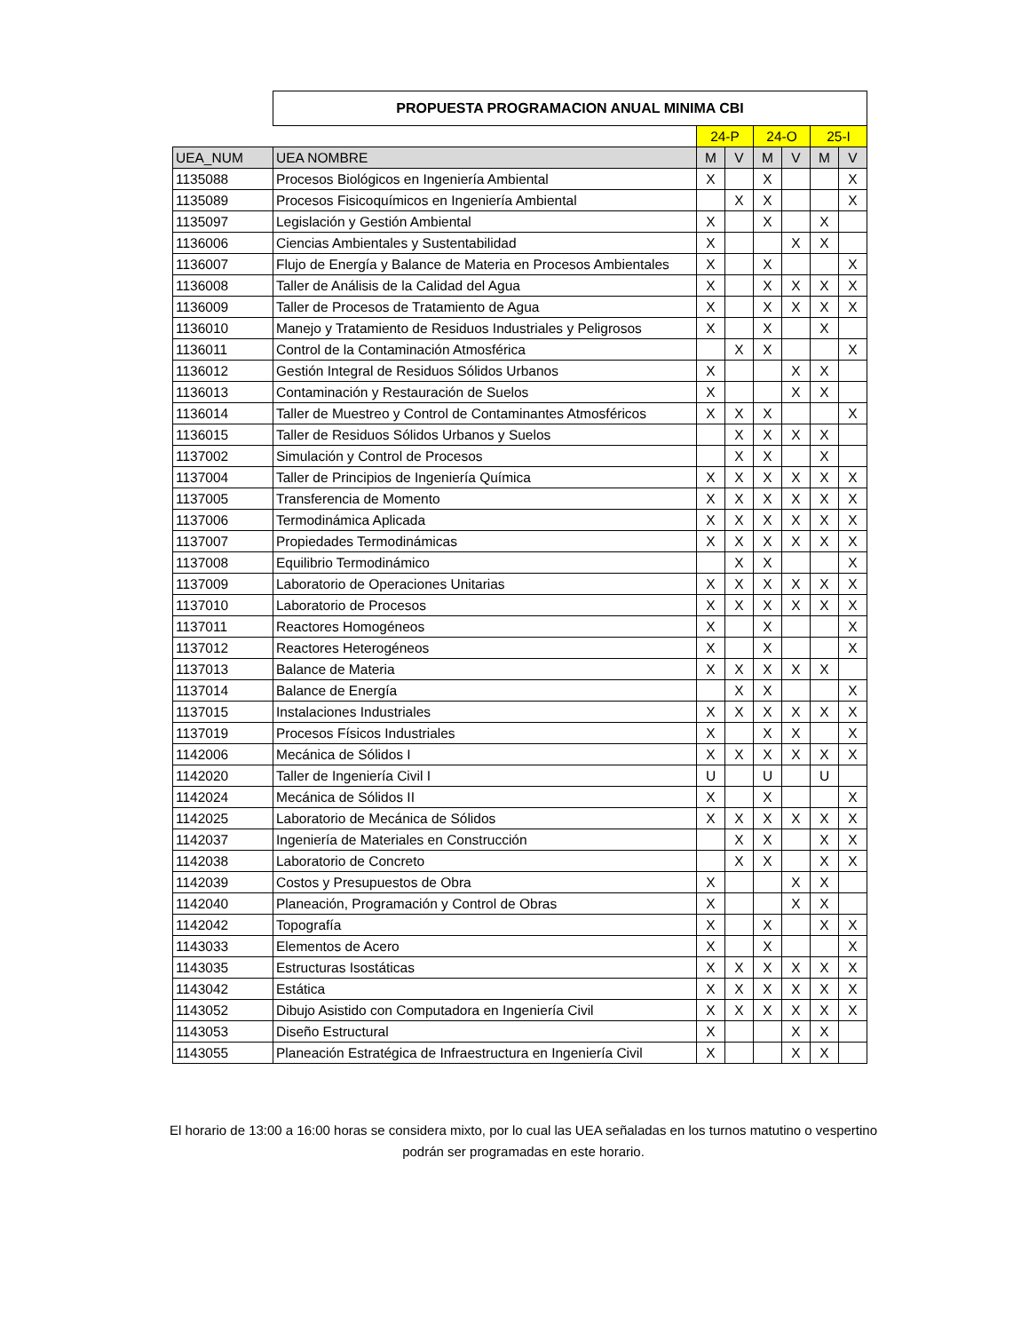| | PROPUESTA PROGRAMACION ANUAL MINIMA CBI | | | | | | |
| | | 24-P | | 24-O | | 25-I | |
| UEA_NUM | UEA NOMBRE | M | V | M | V | M | V |
| 1135088 | Procesos Biológicos en Ingeniería Ambiental | X | | X | | | X |
| 1135089 | Procesos Fisicoquímicos en Ingeniería Ambiental | | X | X | | | X |
| 1135097 | Legislación y Gestión Ambiental | X | | X | | X | |
| 1136006 | Ciencias Ambientales y Sustentabilidad | X | | | X | X | |
| 1136007 | Flujo de Energía y Balance de Materia en Procesos Ambientales | X | | X | | | X |
| 1136008 | Taller de Análisis de la Calidad del Agua | X | | X | X | X | X |
| 1136009 | Taller de Procesos de Tratamiento de Agua | X | | X | X | X | X |
| 1136010 | Manejo y Tratamiento de Residuos Industriales y Peligrosos | X | | X | | X | |
| 1136011 | Control de la Contaminación Atmosférica | | X | X | | | X |
| 1136012 | Gestión Integral de Residuos Sólidos Urbanos | X | | | X | X | |
| 1136013 | Contaminación y Restauración de Suelos | X | | | X | X | |
| 1136014 | Taller de Muestreo y Control de Contaminantes Atmosféricos | X | X | X | | | X |
| 1136015 | Taller de Residuos Sólidos Urbanos y Suelos | | X | X | X | X | |
| 1137002 | Simulación y Control de Procesos | | X | X | | X | |
| 1137004 | Taller de Principios de Ingeniería Química | X | X | X | X | X | X |
| 1137005 | Transferencia de Momento | X | X | X | X | X | X |
| 1137006 | Termodinámica Aplicada | X | X | X | X | X | X |
| 1137007 | Propiedades Termodinámicas | X | X | X | X | X | X |
| 1137008 | Equilibrio Termodinámico | | X | X | | | X |
| 1137009 | Laboratorio de Operaciones Unitarias | X | X | X | X | X | X |
| 1137010 | Laboratorio de Procesos | X | X | X | X | X | X |
| 1137011 | Reactores Homogéneos | X | | X | | | X |
| 1137012 | Reactores Heterogéneos | X | | X | | | X |
| 1137013 | Balance de Materia | X | X | X | X | X | |
| 1137014 | Balance de Energía | | X | X | | | X |
| 1137015 | Instalaciones Industriales | X | X | X | X | X | X |
| 1137019 | Procesos Físicos Industriales | X | | X | X | | X |
| 1142006 | Mecánica de Sólidos I | X | X | X | X | X | X |
| 1142020 | Taller de Ingeniería Civil I | U | | U | | U | |
| 1142024 | Mecánica de Sólidos II | X | | X | | | X |
| 1142025 | Laboratorio de Mecánica de Sólidos | X | X | X | X | X | X |
| 1142037 | Ingeniería de Materiales en Construcción | | X | X | | X | X |
| 1142038 | Laboratorio de Concreto | | X | X | | X | X |
| 1142039 | Costos y Presupuestos de Obra | X | | | X | X | |
| 1142040 | Planeación, Programación y Control de Obras | X | | | X | X | |
| 1142042 | Topografía | X | | X | | X | X |
| 1143033 | Elementos de Acero | X | | X | | | X |
| 1143035 | Estructuras Isostáticas | X | X | X | X | X | X |
| 1143042 | Estática | X | X | X | X | X | X |
| 1143052 | Dibujo Asistido con Computadora en Ingeniería Civil | X | X | X | X | X | X |
| 1143053 | Diseño Estructural | X | | | X | X | |
| 1143055 | Planeación Estratégica de Infraestructura en Ingeniería Civil | X | | | X | X | |
El horario de 13:00 a 16:00 horas se considera mixto, por lo cual las UEA señaladas en los turnos matutino o vespertino
podrán ser programadas en este horario.